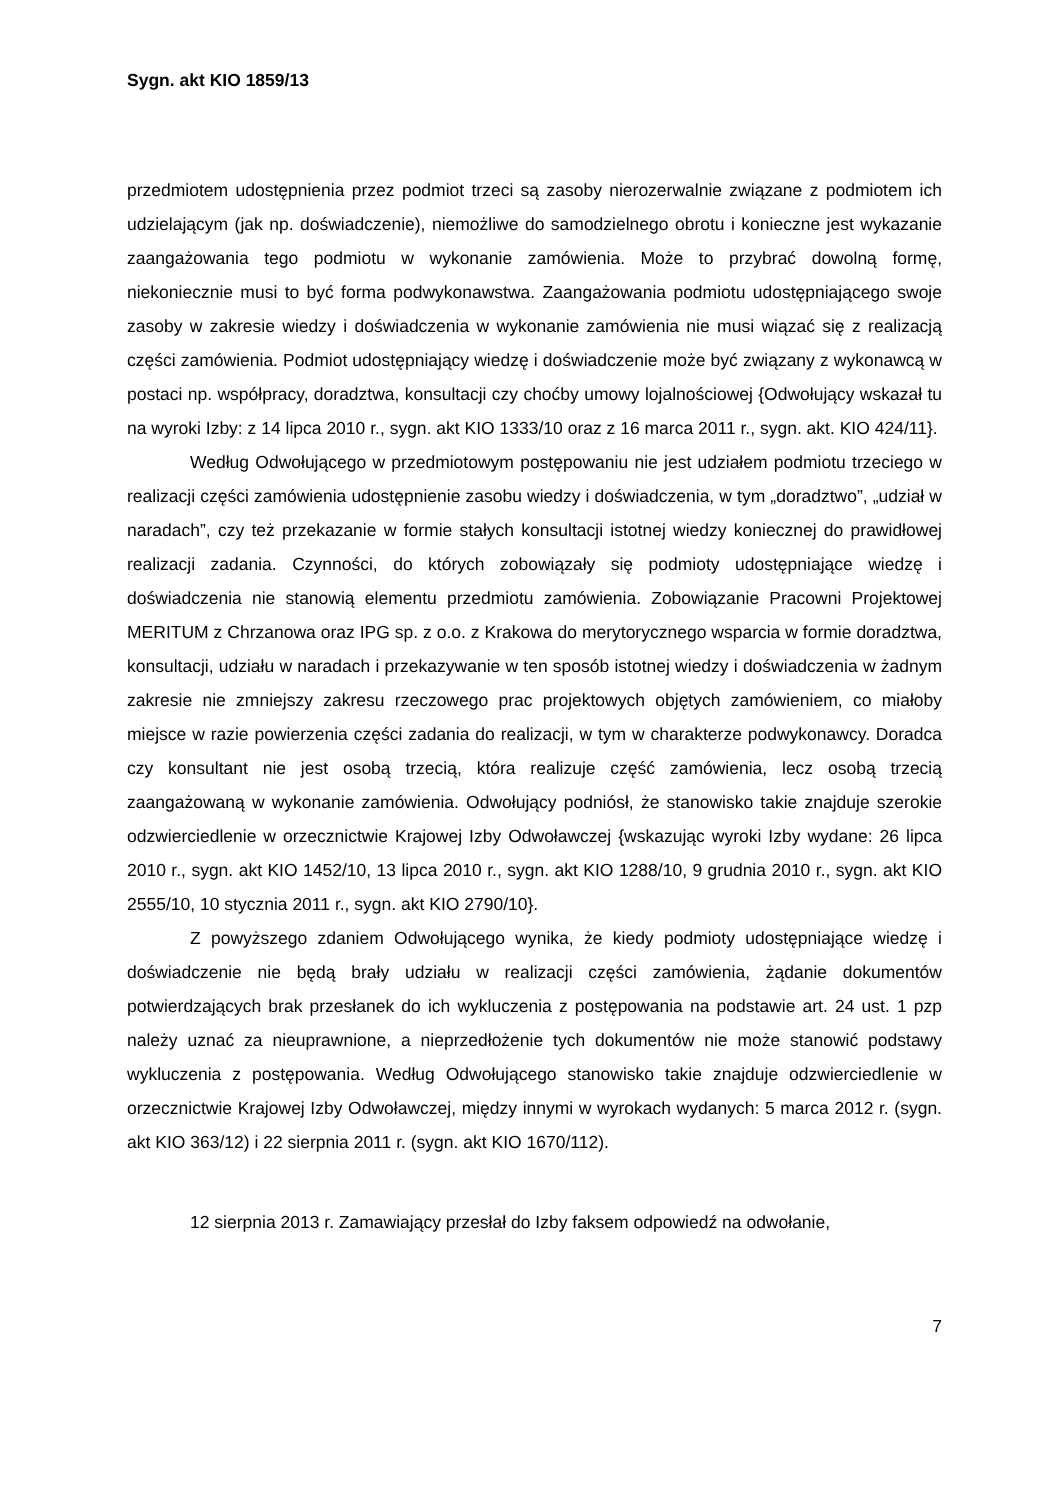Sygn. akt KIO 1859/13
przedmiotem udostępnienia przez podmiot trzeci są zasoby nierozerwalnie związane z podmiotem ich udzielającym (jak np. doświadczenie), niemożliwe do samodzielnego obrotu i konieczne jest wykazanie zaangażowania tego podmiotu w wykonanie zamówienia. Może to przybrać dowolną formę, niekoniecznie musi to być forma podwykonawstwa. Zaangażowania podmiotu udostępniającego swoje zasoby w zakresie wiedzy i doświadczenia w wykonanie zamówienia nie musi wiązać się z realizacją części zamówienia. Podmiot udostępniający wiedzę i doświadczenie może być związany z wykonawcą w postaci np. współpracy, doradztwa, konsultacji czy choćby umowy lojalnościowej {Odwołujący wskazał tu na wyroki Izby: z 14 lipca 2010 r., sygn. akt KIO 1333/10 oraz z 16 marca 2011 r., sygn. akt. KIO 424/11}.
Według Odwołującego w przedmiotowym postępowaniu nie jest udziałem podmiotu trzeciego w realizacji części zamówienia udostępnienie zasobu wiedzy i doświadczenia, w tym „doradztwo”, „udział w naradach”, czy też przekazanie w formie stałych konsultacji istotnej wiedzy koniecznej do prawidłowej realizacji zadania. Czynności, do których zobowiązały się podmioty udostępniające wiedzę i doświadczenia nie stanowią elementu przedmiotu zamówienia. Zobowiązanie Pracowni Projektowej MERITUM z Chrzanowa oraz IPG sp. z o.o. z Krakowa do merytorycznego wsparcia w formie doradztwa, konsultacji, udziału w naradach i przekazywanie w ten sposób istotnej wiedzy i doświadczenia w żadnym zakresie nie zmniejszy zakresu rzeczowego prac projektowych objętych zamówieniem, co miałoby miejsce w razie powierzenia części zadania do realizacji, w tym w charakterze podwykonawcy. Doradca czy konsultant nie jest osobą trzecią, która realizuje część zamówienia, lecz osobą trzecią zaangażowaną w wykonanie zamówienia. Odwołujący podniósł, że stanowisko takie znajduje szerokie odzwierciedlenie w orzecznictwie Krajowej Izby Odwoławczej {wskazując wyroki Izby wydane: 26 lipca 2010 r., sygn. akt KIO 1452/10, 13 lipca 2010 r., sygn. akt KIO 1288/10, 9 grudnia 2010 r., sygn. akt KIO 2555/10, 10 stycznia 2011 r., sygn. akt KIO 2790/10}.
Z powyższego zdaniem Odwołującego wynika, że kiedy podmioty udostępniające wiedzę i doświadczenie nie będą brały udziału w realizacji części zamówienia, żądanie dokumentów potwierdzających brak przesłanek do ich wykluczenia z postępowania na podstawie art. 24 ust. 1 pzp należy uznać za nieuprawnione, a nieprzedłożenie tych dokumentów nie może stanowić podstawy wykluczenia z postępowania. Według Odwołującego stanowisko takie znajduje odzwierciedlenie w orzecznictwie Krajowej Izby Odwoławczej, między innymi w wyrokach wydanych: 5 marca 2012 r. (sygn. akt KIO 363/12) i 22 sierpnia 2011 r. (sygn. akt KIO 1670/112).
12 sierpnia 2013 r. Zamawiający przesłał do Izby faksem odpowiedź na odwołanie,
7